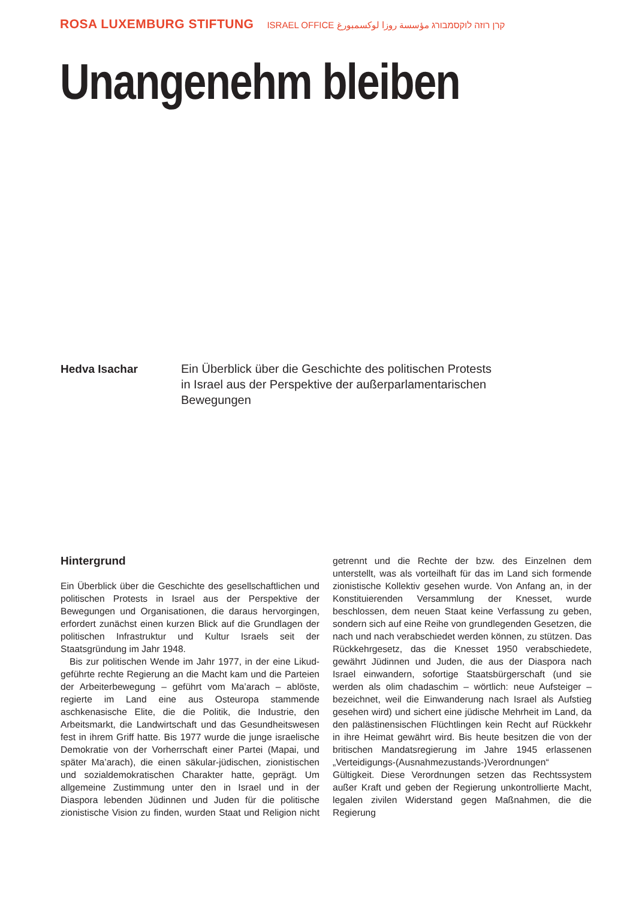ROSA LUXEMBURG STIFTUNG ISRAEL OFFICE קרן רוזה לוקסמבורג مؤسسة روزا لوكسمبورغ
Unangenehm bleiben
Hedva Isachar
Ein Überblick über die Geschichte des politischen Protests in Israel aus der Perspektive der außerparlamentarischen Bewegungen
Hintergrund
Ein Überblick über die Geschichte des gesellschaftlichen und politischen Protests in Israel aus der Perspektive der Bewegungen und Organisationen, die daraus hervorgingen, erfordert zunächst einen kurzen Blick auf die Grundlagen der politischen Infrastruktur und Kultur Israels seit der Staatsgründung im Jahr 1948.
Bis zur politischen Wende im Jahr 1977, in der eine Likud-geführte rechte Regierung an die Macht kam und die Parteien der Arbeiterbewegung – geführt vom Ma’arach – ablöste, regierte im Land eine aus Osteuropa stammende aschkenasische Elite, die die Politik, die Industrie, den Arbeitsmarkt, die Landwirtschaft und das Gesundheitswesen fest in ihrem Griff hatte. Bis 1977 wurde die junge israelische Demokratie von der Vorherrschaft einer Partei (Mapai, und später Ma’arach), die einen säkular-jüdischen, zionistischen und sozialdemokratischen Charakter hatte, geprägt. Um allgemeine Zustimmung unter den in Israel und in der Diaspora lebenden Jüdinnen und Juden für die politische zionistische Vision zu finden, wurden Staat und Religion nicht getrennt und die Rechte der bzw. des Einzelnen dem unterstellt, was als vorteilhaft für das im Land sich formende zionistische Kollektiv gesehen wurde. Von Anfang an, in der Konstituierenden Versammlung der Knesset, wurde beschlossen, dem neuen Staat keine Verfassung zu geben, sondern sich auf eine Reihe von grundlegenden Gesetzen, die nach und nach verabschiedet werden können, zu stützen. Das Rückkehrgesetz, das die Knesset 1950 verabschiedete, gewährt Jüdinnen und Juden, die aus der Diaspora nach Israel einwandern, sofortige Staatsbürgerschaft (und sie werden als olim chadaschim – wörtlich: neue Aufsteiger – bezeichnet, weil die Einwanderung nach Israel als Aufstieg gesehen wird) und sichert eine jüdische Mehrheit im Land, da den palästinensischen Flüchtlingen kein Recht auf Rückkehr in ihre Heimat gewährt wird. Bis heute besitzen die von der britischen Mandatsregierung im Jahre 1945 erlassenen „Verteidigungs-(Ausnahmezustands-)Verordnungen“ Gültigkeit. Diese Verordnungen setzen das Rechtssystem außer Kraft und geben der Regierung unkontrollierte Macht, legalen zivilen Widerstand gegen Maßnahmen, die die Regierung